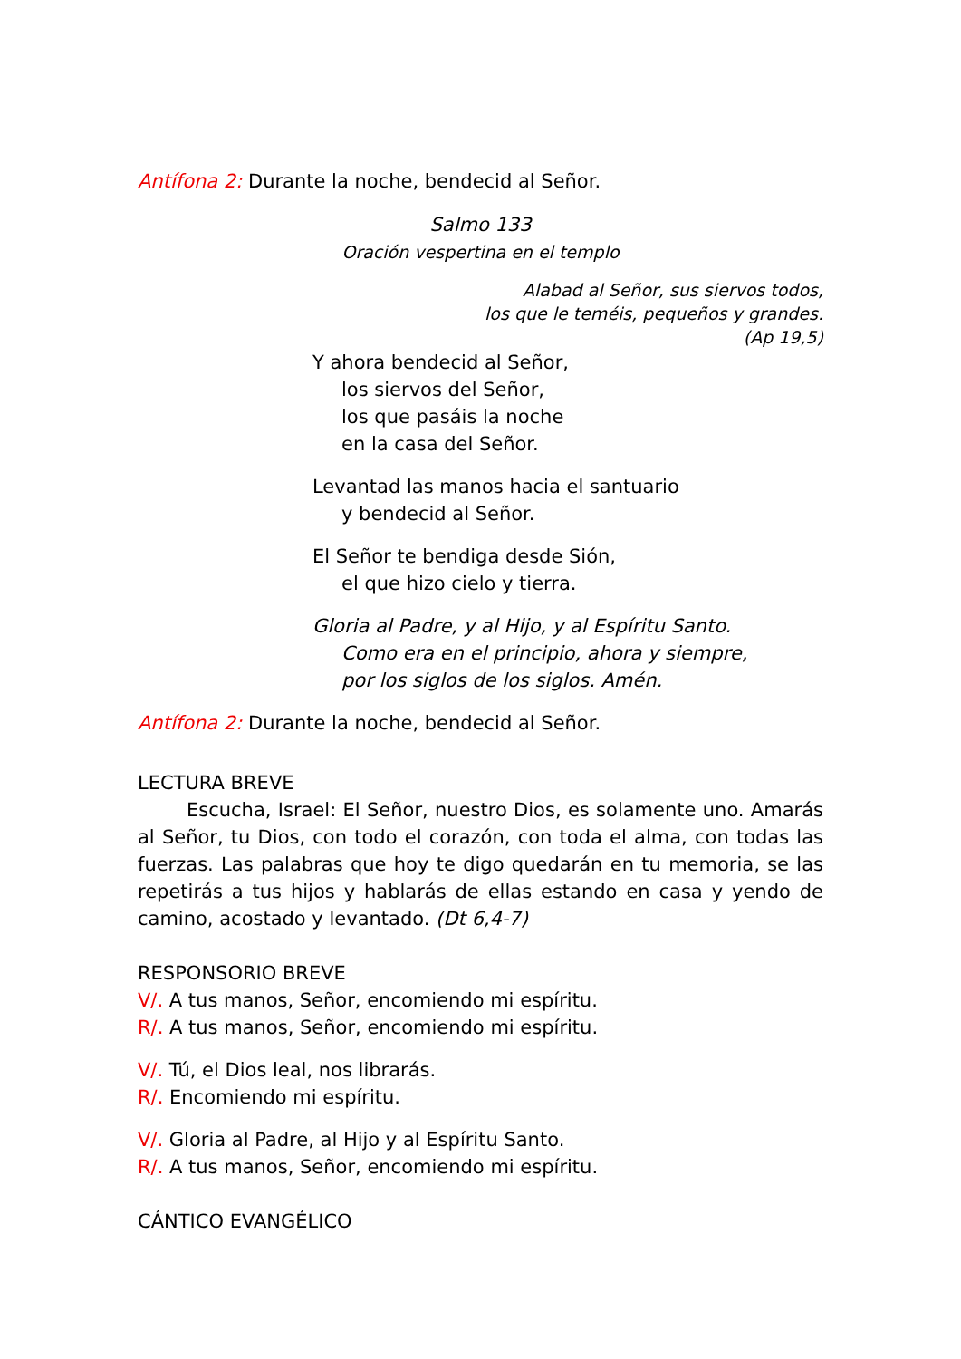Antífona 2: Durante la noche, bendecid al Señor.
Salmo 133
Oración vespertina en el templo
Alabad al Señor, sus siervos todos,
los que le teméis, pequeños y grandes.
(Ap 19,5)
Y ahora bendecid al Señor,
los siervos del Señor,
los que pasáis la noche
en la casa del Señor.
Levantad las manos hacia el santuario
y bendecid al Señor.
El Señor te bendiga desde Sión,
el que hizo cielo y tierra.
Gloria al Padre, y al Hijo, y al Espíritu Santo.
Como era en el principio, ahora y siempre,
por los siglos de los siglos. Amén.
Antífona 2: Durante la noche, bendecid al Señor.
LECTURA BREVE
Escucha, Israel: El Señor, nuestro Dios, es solamente uno. Amarás al Señor, tu Dios, con todo el corazón, con toda el alma, con todas las fuerzas. Las palabras que hoy te digo quedarán en tu memoria, se las repetirás a tus hijos y hablarás de ellas estando en casa y yendo de camino, acostado y levantado. (Dt 6,4-7)
RESPONSORIO BREVE
V/. A tus manos, Señor, encomiendo mi espíritu.
R/. A tus manos, Señor, encomiendo mi espíritu.
V/. Tú, el Dios leal, nos librarás.
R/. Encomiendo mi espíritu.
V/. Gloria al Padre, al Hijo y al Espíritu Santo.
R/. A tus manos, Señor, encomiendo mi espíritu.
CÁNTICO EVANGÉLICO